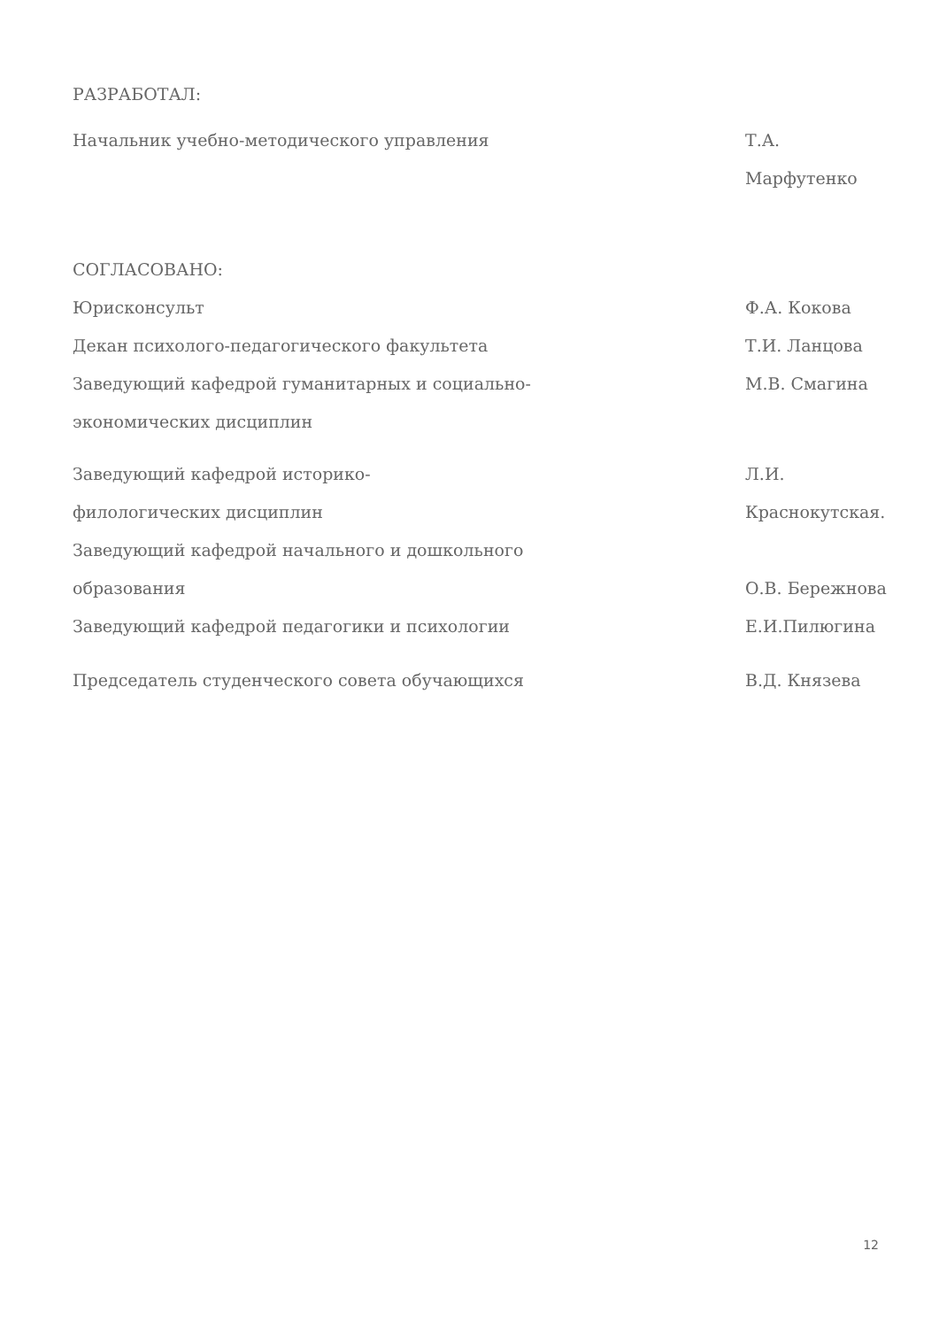РАЗРАБОТАЛ:
Начальник учебно-методического управления Т.А. Марфутенко
СОГЛАСОВАНО:
Юрисконсульт Ф.А. Кокова
Декан психолого-педагогического факультета Т.И. Ланцова
Заведующий кафедрой гуманитарных и социально-
экономических дисциплин
М.В. Смагина
Заведующий кафедрой историко-
филологических дисциплин
Л.И. Краснокутская.
Заведующий кафедрой начального и дошкольного
образования
О.В. Бережнова
Заведующий кафедрой педагогики и психологии Е.И.Пилюгина
Председатель студенческого совета обучающихся В.Д. Князева
12